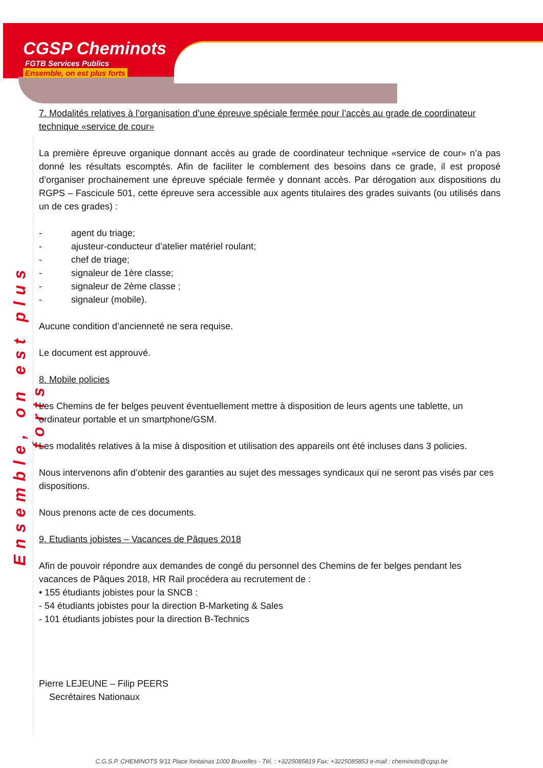CGSP Cheminots
FGTB Services Publics
Ensemble, on est plus forts
Ensemble, on est plus forts
7. Modalités relatives à l’organisation d’une épreuve spéciale fermée pour l’accès au grade de coordinateur technique «service de cour»
La première épreuve organique donnant accès au grade de coordinateur technique «service de cour» n’a pas donné les résultats escomptés. Afin de faciliter le comblement des besoins dans ce grade, il est proposé d’organiser prochainement une épreuve spéciale fermée y donnant accès. Par dérogation aux dispositions du RGPS – Fascicule 501, cette épreuve sera accessible aux agents titulaires des grades suivants (ou utilisés dans un de ces grades) :
- agent du triage;
- ajusteur-conducteur d’atelier matériel roulant;
- chef de triage;
- signaleur de 1ère classe;
- signaleur de 2ème classe ;
- signaleur (mobile).
Aucune condition d’ancienneté ne sera requise.
Le document est approuvé.
8. Mobile policies
Les Chemins de fer belges peuvent éventuellement mettre à disposition de leurs agents une tablette, un ordinateur portable et un smartphone/GSM.
Les modalités relatives à la mise à disposition et utilisation des appareils ont été incluses dans 3 policies.
Nous intervenons afin d’obtenir des garanties au sujet des messages syndicaux qui ne seront pas visés par ces dispositions.
Nous prenons acte de ces documents.
9. Etudiants jobistes – Vacances de Pâques 2018
Afin de pouvoir répondre aux demandes de congé du personnel des Chemins de fer belges pendant les vacances de Pâques 2018, HR Rail procédera au recrutement de :
• 155 étudiants jobistes pour la SNCB :
- 54 étudiants jobistes pour la direction B-Marketing & Sales
- 101 étudiants jobistes pour la direction B-Technics
Pierre LEJEUNE – Filip PEERS
Secrétaires Nationaux
C.G.S.P. CHEMINOTS 9/11 Place fontainas 1000 Bruxelles - Tél. : +3225085819 Fax: +3225085853 e-mail : cheminots@cgsp.be